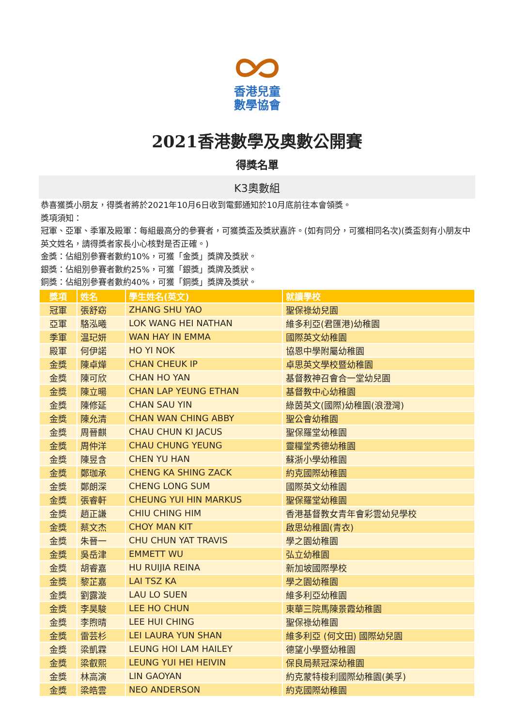香港兒童
數學協會
2021香港數學及奧數公開賽
得獎名單
K3奧數組
恭喜獲獎小朋友，得獎者將於2021年10月6日收到電郵通知於10月底前往本會領獎。
獎項須知：
冠軍、亞軍、季軍及殿軍：每組最高分的參賽者，可獲獎盃及獎狀嘉許。(如有同分，可獲相同名次)(獎盃刻有小朋友中英文姓名，請得獎者家長小心核對是否正確。)
金獎：佔組別參賽者數約10%，可獲「金獎」獎牌及獎狀。
銀獎：佔組別參賽者數約25%，可獲「銀獎」獎牌及獎狀。
銅獎：佔組別參賽者數約40%，可獲「銅獎」獎牌及獎狀。
| 獎項 | 姓名 | 學生姓名(英文) | 就讀學校 |
| --- | --- | --- | --- |
| 冠軍 | 張舒窈 | ZHANG SHU YAO | 聖保祿幼兒園 |
| 亞軍 | 駱泓曦 | LOK WANG HEI NATHAN | 維多利亞(君匯港)幼稚園 |
| 季軍 | 温玘妍 | WAN HAY IN EMMA | 國際英文幼稚園 |
| 殿軍 | 何伊諾 | HO YI NOK | 協恩中學附屬幼稚園 |
| 金獎 | 陳卓燁 | CHAN CHEUK IP | 卓思英文學校暨幼稚園 |
| 金獎 | 陳可欣 | CHAN HO YAN | 基督教神召會合一堂幼兒園 |
| 金獎 | 陳立暘 | CHAN LAP YEUNG ETHAN | 基督教中心幼稚園 |
| 金獎 | 陳修延 | CHAN SAU YIN | 綠茵英文(國際)幼稚園(浪澄灣) |
| 金獎 | 陳允清 | CHAN WAN CHING ABBY | 聖公會幼稚園 |
| 金獎 | 周晉麒 | CHAU CHUN KI JACUS | 聖保羅堂幼稚園 |
| 金獎 | 周仲洋 | CHAU CHUNG YEUNG | 靈糧堂秀德幼稚園 |
| 金獎 | 陳昱含 | CHEN YU HAN | 蘇浙小學幼稚園 |
| 金獎 | 鄭珈承 | CHENG KA SHING ZACK | 約克國際幼稚園 |
| 金獎 | 鄭朗深 | CHENG LONG SUM | 國際英文幼稚園 |
| 金獎 | 張睿軒 | CHEUNG YUI HIN MARKUS | 聖保羅堂幼稚園 |
| 金獎 | 趙正謙 | CHIU CHING HIM | 香港基督教女青年會彩雲幼兒學校 |
| 金獎 | 蔡文杰 | CHOY MAN KIT | 啟思幼稚園(青衣) |
| 金獎 | 朱晉一 | CHU CHUN YAT TRAVIS | 學之園幼稚園 |
| 金獎 | 吳岳津 | EMMETT WU | 弘立幼稚園 |
| 金獎 | 胡睿嘉 | HU RUIJIA REINA | 新加坡國際學校 |
| 金獎 | 黎芷嘉 | LAI TSZ KA | 學之園幼稚園 |
| 金獎 | 劉露漩 | LAU LO SUEN | 維多利亞幼稚園 |
| 金獎 | 李昊駿 | LEE HO CHUN | 東華三院馬陳景霞幼稚園 |
| 金獎 | 李煦晴 | LEE HUI CHING | 聖保祿幼稚園 |
| 金獎 | 雷芸杉 | LEI LAURA YUN SHAN | 維多利亞 (何文田) 國際幼兒園 |
| 金獎 | 梁凱霖 | LEUNG HOI LAM HAILEY | 德望小學暨幼稚園 |
| 金獎 | 梁叡熙 | LEUNG YUI HEI HEIVIN | 保良局蔡冠深幼稚園 |
| 金獎 | 林高演 | LIN GAOYAN | 約克蒙特梭利國際幼稚園(美孚) |
| 金獎 | 梁皓雲 | NEO ANDERSON | 約克國際幼稚園 |